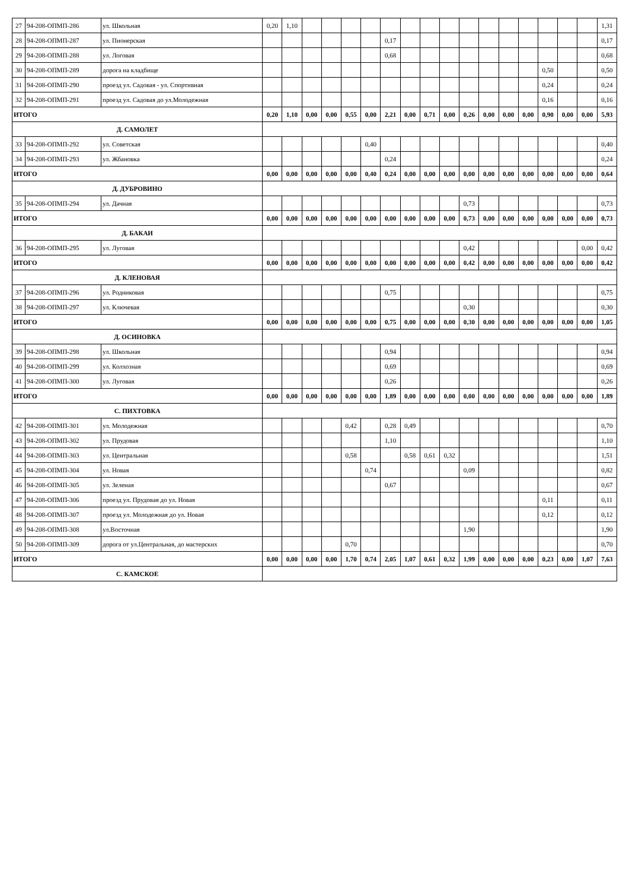| 27 | 94-208-ОПМП-286 | ул. Школьная | 0,20 | 1,10 | | | | | | | | | | | | | | | | 1,31 |
| 28 | 94-208-ОПМП-287 | ул. Пионерская | | | | | | | 0,17 | | | | | | | | | | | 0,17 |
| 29 | 94-208-ОПМП-288 | ул. Логовая | | | | | | | 0,68 | | | | | | | | | | | 0,68 |
| 30 | 94-208-ОПМП-289 | дорога на кладбище | | | | | | | | | | | | | | | 0,50 | | | 0,50 |
| 31 | 94-208-ОПМП-290 | проезд ул. Садовая - ул. Спортивная | | | | | | | | | | | | | | | 0,24 | | | 0,24 |
| 32 | 94-208-ОПМП-291 | проезд ул. Садовая до ул.Молодежная | | | | | | | | | | | | | | | 0,16 | | | 0,16 |
| ИТОГО | | | 0,20 | 1,10 | 0,00 | 0,00 | 0,55 | 0,00 | 2,21 | 0,00 | 0,71 | 0,00 | 0,26 | 0,00 | 0,00 | 0,00 | 0,90 | 0,00 | 0,00 | 5,93 |
| Д. САМОЛЕТ | | | | | | | | | | | | | | | | | | | | |
| 33 | 94-208-ОПМП-292 | ул. Советская | | | | | | 0,40 | | | | | | | | | | | | 0,40 |
| 34 | 94-208-ОПМП-293 | ул. Жбановка | | | | | | | 0,24 | | | | | | | | | | | 0,24 |
| ИТОГО | | | 0,00 | 0,00 | 0,00 | 0,00 | 0,00 | 0,40 | 0,24 | 0,00 | 0,00 | 0,00 | 0,00 | 0,00 | 0,00 | 0,00 | 0,00 | 0,00 | 0,00 | 0,64 |
| Д. ДУБРОВИНО | | | | | | | | | | | | | | | | | | | | |
| 35 | 94-208-ОПМП-294 | ул. Дачная | | | | | | | | | | | 0,73 | | | | | | | 0,73 |
| ИТОГО | | | 0,00 | 0,00 | 0,00 | 0,00 | 0,00 | 0,00 | 0,00 | 0,00 | 0,00 | 0,00 | 0,73 | 0,00 | 0,00 | 0,00 | 0,00 | 0,00 | 0,00 | 0,73 |
| Д. БАКАИ | | | | | | | | | | | | | | | | | | | | |
| 36 | 94-208-ОПМП-295 | ул. Луговая | | | | | | | | | | | 0,42 | | | | | | 0,00 | 0,42 |
| ИТОГО | | | 0,00 | 0,00 | 0,00 | 0,00 | 0,00 | 0,00 | 0,00 | 0,00 | 0,00 | 0,00 | 0,42 | 0,00 | 0,00 | 0,00 | 0,00 | 0,00 | 0,00 | 0,42 |
| Д. КЛЕНОВАЯ | | | | | | | | | | | | | | | | | | | | |
| 37 | 94-208-ОПМП-296 | ул. Родниковая | | | | | | | 0,75 | | | | | | | | | | | 0,75 |
| 38 | 94-208-ОПМП-297 | ул. Ключевая | | | | | | | | | | | 0,30 | | | | | | | 0,30 |
| ИТОГО | | | 0,00 | 0,00 | 0,00 | 0,00 | 0,00 | 0,00 | 0,75 | 0,00 | 0,00 | 0,00 | 0,30 | 0,00 | 0,00 | 0,00 | 0,00 | 0,00 | 0,00 | 1,05 |
| Д. ОСИНОВКА | | | | | | | | | | | | | | | | | | | | |
| 39 | 94-208-ОПМП-298 | ул. Школьная | | | | | | | 0,94 | | | | | | | | | | | 0,94 |
| 40 | 94-208-ОПМП-299 | ул. Колхозная | | | | | | | 0,69 | | | | | | | | | | | 0,69 |
| 41 | 94-208-ОПМП-300 | ул. Луговая | | | | | | | 0,26 | | | | | | | | | | | 0,26 |
| ИТОГО | | | 0,00 | 0,00 | 0,00 | 0,00 | 0,00 | 0,00 | 1,89 | 0,00 | 0,00 | 0,00 | 0,00 | 0,00 | 0,00 | 0,00 | 0,00 | 0,00 | 0,00 | 1,89 |
| С. ПИХТОВКА | | | | | | | | | | | | | | | | | | | | |
| 42 | 94-208-ОПМП-301 | ул. Молодежная | | | | | 0,42 | | 0,28 | 0,49 | | | | | | | | | | 0,70 |
| 43 | 94-208-ОПМП-302 | ул. Прудовая | | | | | | | 1,10 | | | | | | | | | | | 1,10 |
| 44 | 94-208-ОПМП-303 | ул. Центральная | | | | | 0,58 | | | 0,58 | 0,61 | 0,32 | | | | | | | | 1,51 |
| 45 | 94-208-ОПМП-304 | ул. Новая | | | | | | 0,74 | | | | | 0,09 | | | | | | | 0,82 |
| 46 | 94-208-ОПМП-305 | ул. Зеленая | | | | | | | 0,67 | | | | | | | | | | | 0,67 |
| 47 | 94-208-ОПМП-306 | проезд ул. Прудовая до ул. Новая | | | | | | | | | | | | | | | 0,11 | | | 0,11 |
| 48 | 94-208-ОПМП-307 | проезд ул. Молодежная до ул. Новая | | | | | | | | | | | | | | | 0,12 | | | 0,12 |
| 49 | 94-208-ОПМП-308 | ул.Восточная | | | | | | | | | | | 1,90 | | | | | | | 1,90 |
| 50 | 94-208-ОПМП-309 | дорога от ул.Центральная, до мастерских | | | | | 0,70 | | | | | | | | | | | | | 0,70 |
| ИТОГО | | | 0,00 | 0,00 | 0,00 | 0,00 | 1,70 | 0,74 | 2,05 | 1,07 | 0,61 | 0,32 | 1,99 | 0,00 | 0,00 | 0,00 | 0,23 | 0,00 | 1,07 | 7,63 |
| С. КАМСКОЕ | | | | | | | | | | | | | | | | | | | | |